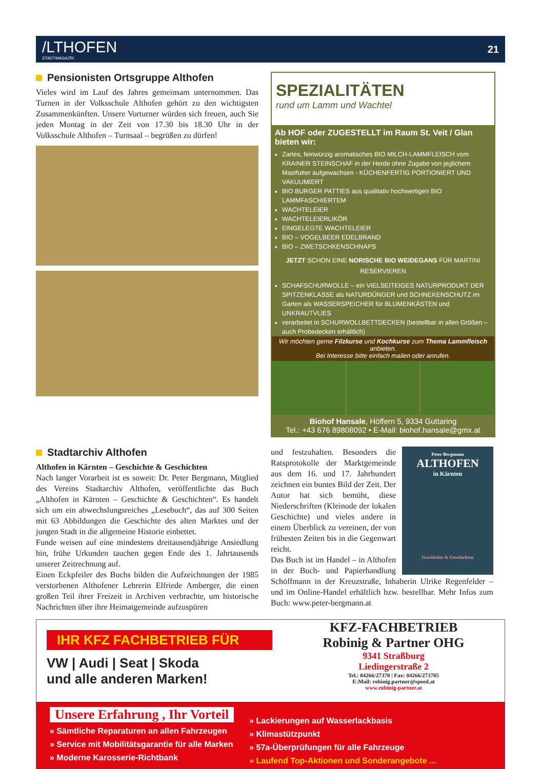/LTHOFEN
STADTMAGAZIN
21
Pensionisten Ortsgruppe Althofen
Vieles wird im Lauf des Jahres gemeinsam unternommen. Das Turnen in der Volksschule Althofen gehört zu den wichtigsten Zusammenkünften. Unsere Vorturner würden sich freuen, auch Sie jeden Montag in der Zeit von 17.30 bis 18.30 Uhr in der Volksschule Althofen – Turnsaal – begrüßen zu dürfen!
SPEZIALITÄTEN
rund um Lamm und Wachtel
Ab HOF oder ZUGESTELLT im Raum St. Veit / Glan bieten wir:
Zartes, feinwürzig aromatisches BIO MILCH-LAMMFLEISCH vom KRAINER STEINSCHAF in der Herde ohne Zugabe von jeglichem Mastfutter aufgewachsen - KÜCHENFERTIG PORTIONIERT UND VAKUUMIERT
BIO BURGER PATTIES aus qualitativ hochwertigen BIO LAMMFASCHIERTEM
WACHTELEIER
WACHTELEIERLIKÖR
EINGELEGTE WACHTELEIER
BIO – VOGELBEER EDELBRAND
BIO – ZWETSCHKENSCHNAPS
JETZT SCHON EINE NORISCHE BIO WEIDEGANS FÜR MARTINI RESERVIEREN
SCHAFSCHURWOLLE – ein VIELSEITEIGES NATURPRODUKT DER SPITZENKLASSE als NATURDÜNGER und SCHNEKENSCHUTZ im Garten als WASSERSPEICHER für BLUMENKÄSTEN und UNKRAUTVLIES
verarbeitet in SCHURWOLLBETTDECKEN (bestellbar in allen Größen – auch Probedecken erhältlich)
Wir möchten gerne Filzkurse und Kochkurse zum Thema Lammfleisch anbieten.
Bei Interesse bitte einfach mailen oder anrufen.
Biohof Hansale, Höffern 5, 9334 Guttaring
Tel.: +43 676 89808092 • E-Mail: biohof.hansale@gmx.at
Stadtarchiv Althofen
Althofen in Kärnten – Geschichte & Geschichten
Nach langer Vorarbeit ist es soweit: Dr. Peter Bergmann, Mitglied des Vereins Stadtarchiv Althofen, veröffentlichte das Buch „Althofen in Kärnten – Geschichte & Geschichten“. Es handelt sich um ein abwechslungsreiches „Lesebuch“, das auf 300 Seiten mit 63 Abbildungen die Geschichte des alten Marktes und der jungen Stadt in die allgemeine Historie einbettet.
Funde weisen auf eine mindestens dreitausendjährige Ansiedlung hin, frühe Urkunden tauchen gegen Ende des 1. Jahrtausends unserer Zeitrechnung auf.
Einen Eckpfeiler des Buchs bilden die Aufzeichnungen der 1985 verstorbenen Althofener Lehrerin Elfriede Amberger, die einen großen Teil ihrer Freizeit in Archiven verbrachte, um historische Nachrichten über ihre Heimatgemeinde aufzuspüren
Peter Bergmann
ALTHOFEN
in Kärnten
Geschichte & Geschichten
und festzuhalten. Besonders die Ratsprotokolle der Marktgemeinde aus dem 16. und 17. Jahrhundert zeichnen ein buntes Bild der Zeit. Der Autor hat sich bemüht, diese Niederschriften (Kleinode der lokalen Geschichte) und vieles andere in einem Überblick zu vereinen, der von frühesten Zeiten bis in die Gegenwart reicht.
Das Buch ist im Handel – in Althofen in der Buch- und Papierhandlung Schöffmann in der Kreuzstraße, Inhaberin Ulrike Regenfelder – und im Online-Handel erhältlich bzw. bestellbar. Mehr Infos zum Buch: www.peter-bergmann.at
IHR KFZ FACHBETRIEB FÜR
VW | Audi | Seat | Skoda
und alle anderen Marken!
KFZ-FACHBETRIEB
Robinig & Partner OHG
9341 Straßburg
Liedingerstraße 2
Tel.: 04266/27370 | Fax: 04266/273705
E-Mail: robinig.partner@speed.at
www.robinig-partner.at
Unsere Erfahrung , Ihr Vorteil
» Sämtliche Reparaturen an allen Fahrzeugen
» Service mit Mobilitätsgarantie für alle Marken
» Moderne Karosserie-Richtbank
» Lackierungen auf Wasserlackbasis
» Klimastützpunkt
» 57a-Überprüfungen für alle Fahrzeuge
» Laufend Top-Aktionen und Sonderangebote ...